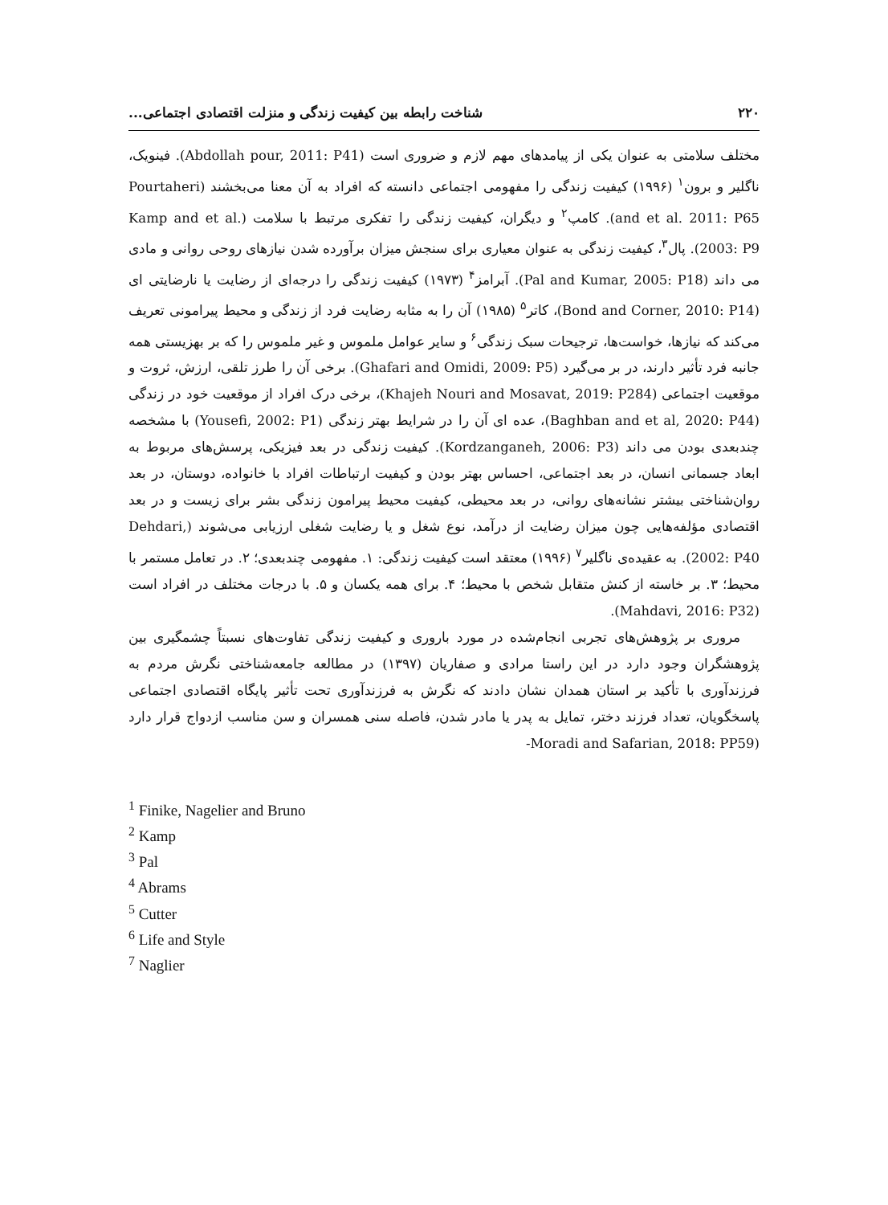۲۲۰ شناخت رابطه بین کیفیت زندگی و منزلت اقتصادی اجتماعی...
مختلف سلامتی به عنوان یکی از پیامدهای مهم لازم و ضروری است (Abdollah pour, 2011: P41). فینویک، ناگلیر و برون<sup>۱</sup> (۱۹۹۶) کیفیت زندگی را مفهومی اجتماعی دانسته که افراد به آن معنا می‌بخشند (Pourtaheri and et al. 2011: P65). کامپ<sup>۲</sup> و دیگران، کیفیت زندگی را تفکری مرتبط با سلامت (Kamp and et al. 2003: P9). پال<sup>۳</sup>، کیفیت زندگی به عنوان معیاری برای سنجش میزان برآورده شدن نیازهای روحی روانی و مادی می داند (Pal and Kumar, 2005: P18). آبرامز<sup>۴</sup> (۱۹۷۳) کیفیت زندگی را درجه‌ای از رضایت یا نارضایتی ای (Bond and Corner, 2010: P14)، کاتر<sup>۵</sup> (۱۹۸۵) آن را به مثابه رضایت فرد از زندگی و محیط پیرامونی تعریف می‌کند که نیازها، خواست‌ها، ترجیحات سبک زندگی<sup>۶</sup> و سایر عوامل ملموس و غیر ملموس را که بر بهزیستی همه جانبه فرد تأثیر دارند، در بر می‌گیرد (Ghafari and Omidi, 2009: P5). برخی آن را طرز تلقی، ارزش، ثروت و موقعیت اجتماعی (Khajeh Nouri and Mosavat, 2019: P284)، برخی درک افراد از موقعیت خود در زندگی (Baghban and et al, 2020: P44)، عده ای آن را در شرایط بهتر زندگی (Yousefi, 2002: P1) با مشخصه چندبعدی بودن می داند (Kordzanganeh, 2006: P3). کیفیت زندگی در بعد فیزیکی، پرسش‌های مربوط به ابعاد جسمانی انسان، در بعد اجتماعی، احساس بهتر بودن و کیفیت ارتباطات افراد با خانواده، دوستان، در بعد روان‌شناختی بیشتر نشانه‌های روانی، در بعد محیطی، کیفیت محیط پیرامون زندگی بشر برای زیست و در بعد اقتصادی مؤلفه‌هایی چون میزان رضایت از درآمد، نوع شغل و یا رضایت شغلی ارزیابی می‌شوند (Dehdari, 2002: P40). به عقیده‌ی ناگلیر<sup>۷</sup> (۱۹۹۶) معتقد است کیفیت زندگی: ۱. مفهومی چندبعدی؛ ۲. در تعامل مستمر با محیط؛ ۳. بر خاسته از کنش متقابل شخص با محیط؛ ۴. برای همه یکسان و ۵. با درجات مختلف در افراد است (Mahdavi, 2016: P32).
مروری بر پژوهش‌های تجربی انجام‌شده در مورد باروری و کیفیت زندگی تفاوت‌های نسبتاً چشمگیری بین پژوهشگران وجود دارد در این راستا مرادی و صفاریان (۱۳۹۷) در مطالعه جامعه‌شناختی نگرش مردم به فرزندآوری با تأکید بر استان همدان نشان دادند که نگرش به فرزندآوری تحت تأثیر پایگاه اقتصادی اجتماعی پاسخگویان، تعداد فرزند دختر، تمایل به پدر یا مادر شدن، فاصله سنی همسران و سن مناسب ازدواج قرار دارد (Moradi and Safarian, 2018: PP59-
<sup>1</sup> Finike, Nagelier and Bruno
<sup>2</sup> Kamp
<sup>3</sup> Pal
<sup>4</sup> Abrams
<sup>5</sup> Cutter
<sup>6</sup> Life and Style
<sup>7</sup> Naglier